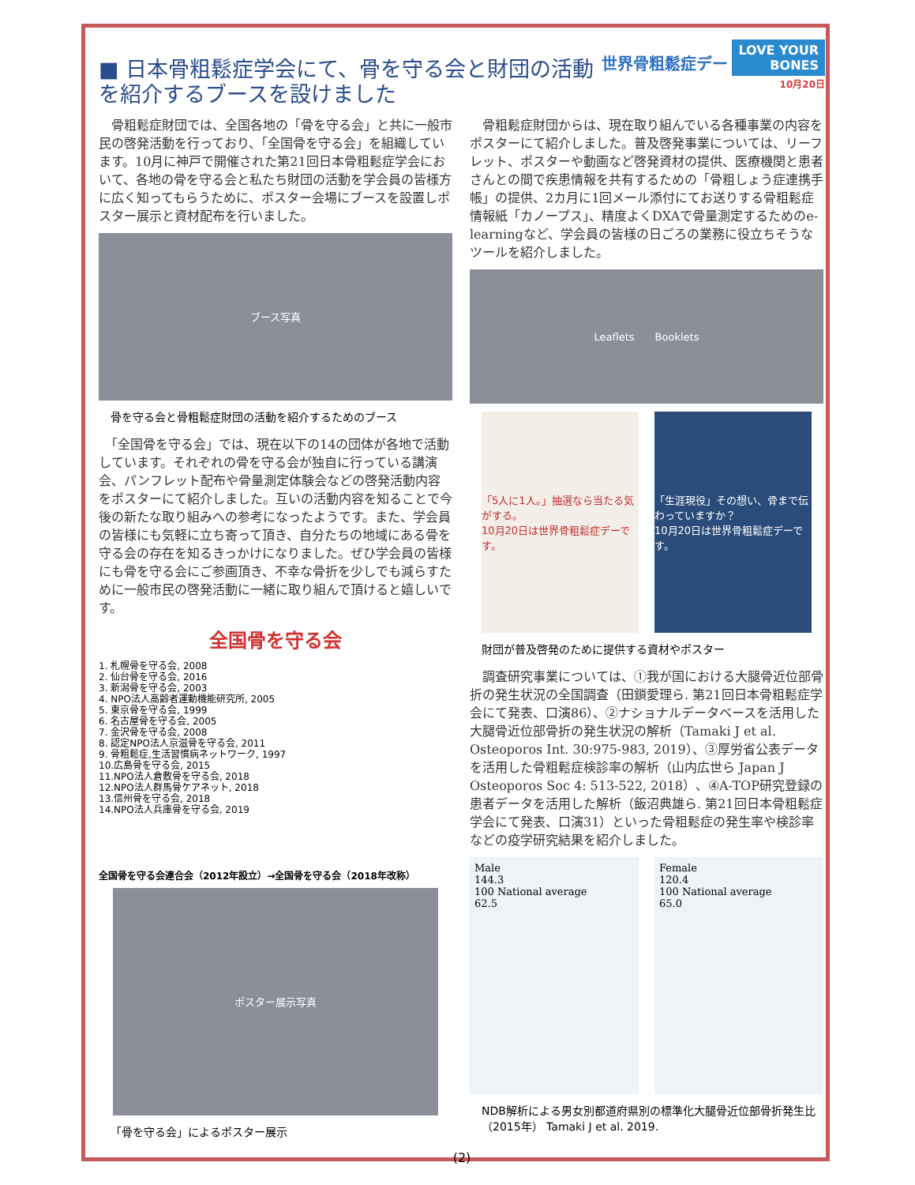世界骨粗鬆症デー LOVE YOUR
BONES
10月20日
■ 日本骨粗鬆症学会にて、骨を守る会と財団の活動を紹介するブースを設けました
　骨粗鬆症財団では、全国各地の「骨を守る会」と共に一般市民の啓発活動を行っており、「全国骨を守る会」を組織しています。10月に神戸で開催された第21回日本骨粗鬆症学会において、各地の骨を守る会と私たち財団の活動を学会員の皆様方に広く知ってもらうために、ポスター会場にブースを設置しポスター展示と資材配布を行いました。
ブース写真
骨を守る会と骨粗鬆症財団の活動を紹介するためのブース
　「全国骨を守る会」では、現在以下の14の団体が各地で活動しています。それぞれの骨を守る会が独自に行っている講演会、パンフレット配布や骨量測定体験会などの啓発活動内容をポスターにて紹介しました。互いの活動内容を知ることで今後の新たな取り組みへの参考になったようです。また、学会員の皆様にも気軽に立ち寄って頂き、自分たちの地域にある骨を守る会の存在を知るきっかけになりました。ぜひ学会員の皆様にも骨を守る会にご参画頂き、不幸な骨折を少しでも減らすために一般市民の啓発活動に一緒に取り組んで頂けると嬉しいです。
全国骨を守る会
1. 札幌骨を守る会, 2008
2. 仙台骨を守る会, 2016
3. 新潟骨を守る会, 2003
4. NPO法人高齢者運動機能研究所, 2005
5. 東京骨を守る会, 1999
6. 名古屋骨を守る会, 2005
7. 金沢骨を守る会, 2008
8. 認定NPO法人京滋骨を守る会, 2011
9. 骨粗鬆症,生活習慣病ネットワーク, 1997
10.広島骨を守る会, 2015
11.NPO法人倉敷骨を守る会, 2018
12.NPO法人群馬骨ケアネット, 2018
13.信州骨を守る会, 2018
14.NPO法人兵庫骨を守る会, 2019
全国骨を守る会連合会（2012年設立）→全国骨を守る会（2018年改称）
ポスター展示写真
「骨を守る会」によるポスター展示
　骨粗鬆症財団からは、現在取り組んでいる各種事業の内容をポスターにて紹介しました。普及啓発事業については、リーフレット、ポスターや動画など啓発資材の提供、医療機関と患者さんとの間で疾患情報を共有するための「骨粗しょう症連携手帳」の提供、2カ月に1回メール添付にてお送りする骨粗鬆症情報紙「カノープス」、精度よくDXAで骨量測定するためのe-learningなど、学会員の皆様の日ごろの業務に役立ちそうなツールを紹介しました。
Leaflets　　Booklets
「5人に1人。」抽選なら当たる気がする。
10月20日は世界骨粗鬆症デーです。
「生涯現役」その想い、骨まで伝わっていますか？
10月20日は世界骨粗鬆症デーです。
財団が普及啓発のために提供する資材やポスター
　調査研究事業については、①我が国における大腿骨近位部骨折の発生状況の全国調査（田鎖愛理ら. 第21回日本骨粗鬆症学会にて発表、口演86）、②ナショナルデータベースを活用した大腿骨近位部骨折の発生状況の解析（Tamaki J et al. Osteoporos Int. 30:975-983, 2019）、③厚労省公表データを活用した骨粗鬆症検診率の解析（山内広世ら Japan J Osteoporos Soc 4: 513-522, 2018）、④A-TOP研究登録の患者データを活用した解析（飯沼典雄ら. 第21回日本骨粗鬆症学会にて発表、口演31）といった骨粗鬆症の発生率や検診率などの疫学研究結果を紹介しました。
Male
144.3
100 National average
62.5
Female
120.4
100 National average
65.0
NDB解析による男女別都道府県別の標準化大腿骨近位部骨折発生比（2015年） Tamaki J et al. 2019.
(2)